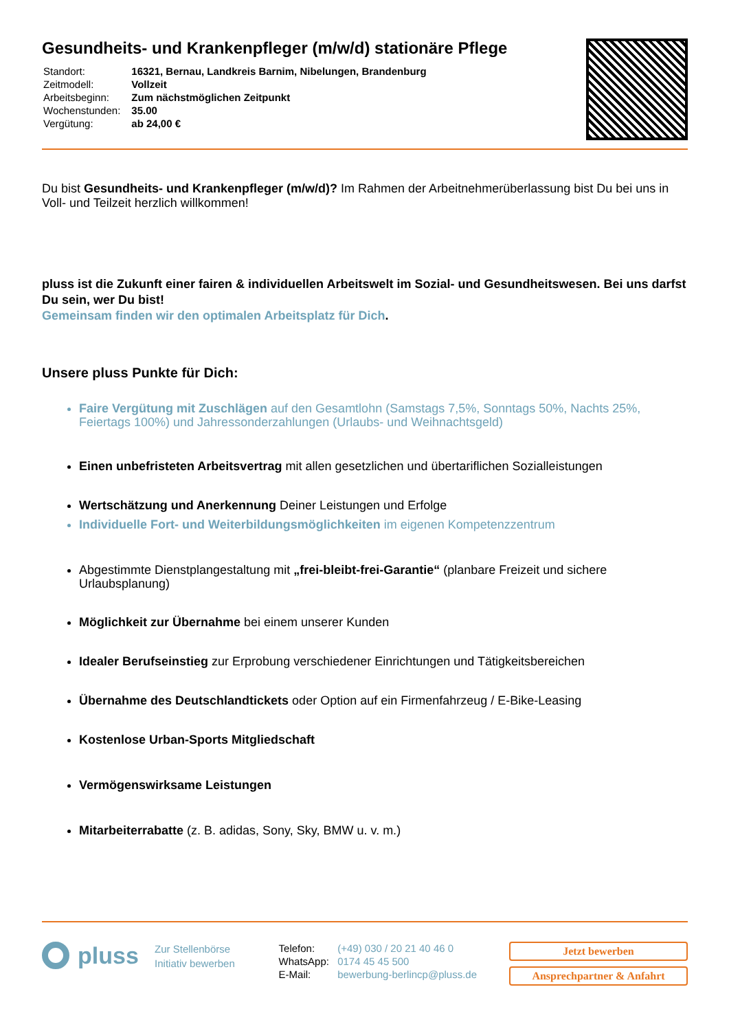Gesundheits- und Krankenpfleger (m/w/d) stationäre Pflege
| Standort: | 16321, Bernau, Landkreis Barnim, Nibelungen, Brandenburg |
| Zeitmodell: | Vollzeit |
| Arbeitsbeginn: | Zum nächstmöglichen Zeitpunkt |
| Wochenstunden: | 35.00 |
| Vergütung: | ab 24,00 € |
Du bist Gesundheits- und Krankenpfleger (m/w/d)? Im Rahmen der Arbeitnehmerüberlassung bist Du bei uns in Voll- und Teilzeit herzlich willkommen!
pluss ist die Zukunft einer fairen & individuellen Arbeitswelt im Sozial- und Gesundheitswesen. Bei uns darfst Du sein, wer Du bist!
Gemeinsam finden wir den optimalen Arbeitsplatz für Dich.
Unsere pluss Punkte für Dich:
Faire Vergütung mit Zuschlägen auf den Gesamtlohn (Samstags 7,5%, Sonntags 50%, Nachts 25%, Feiertags 100%) und Jahressonderzahlungen (Urlaubs- und Weihnachtsgeld)
Einen unbefristeten Arbeitsvertrag mit allen gesetzlichen und übertariflichen Sozialleistungen
Wertschätzung und Anerkennung Deiner Leistungen und Erfolge
Individuelle Fort- und Weiterbildungsmöglichkeiten im eigenen Kompetenzzentrum
Abgestimmte Dienstplangestaltung mit „frei-bleibt-frei-Garantie“ (planbare Freizeit und sichere Urlaubsplanung)
Möglichkeit zur Übernahme bei einem unserer Kunden
Idealer Berufseinstieg zur Erprobung verschiedener Einrichtungen und Tätigkeitsbereichen
Übernahme des Deutschlandtickets oder Option auf ein Firmenfahrzeug / E-Bike-Leasing
Kostenlose Urban-Sports Mitgliedschaft
Vermögenswirksame Leistungen
Mitarbeiterrabatte (z. B. adidas, Sony, Sky, BMW u. v. m.)
pluss
Zur Stellenbörse
Initiativ bewerben
| Telefon: | (+49) 030 / 20 21 40 46 0 |
| WhatsApp: | 0174 45 45 500 |
| E-Mail: | bewerbung-berlincp@pluss.de |
Jetzt bewerben
Ansprechpartner & Anfahrt